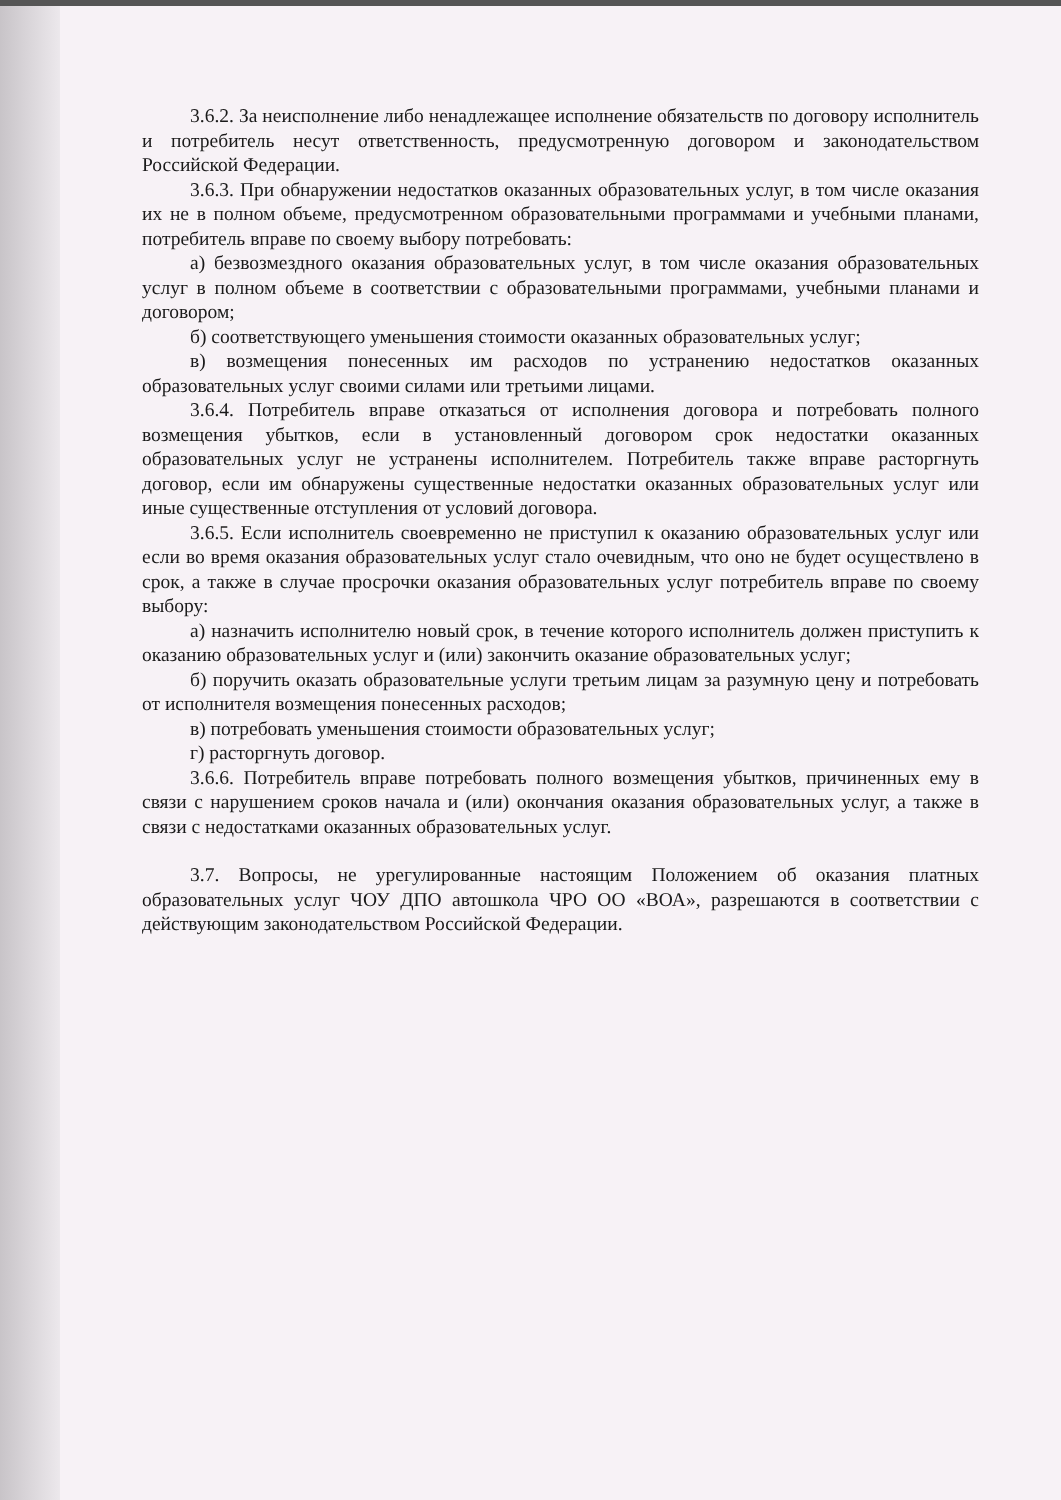3.6.2. За неисполнение либо ненадлежащее исполнение обязательств по договору исполнитель и потребитель несут ответственность, предусмотренную договором и законодательством Российской Федерации.
3.6.3. При обнаружении недостатков оказанных образовательных услуг, в том числе оказания их не в полном объеме, предусмотренном образовательными программами и учебными планами, потребитель вправе по своему выбору потребовать:
а) безвозмездного оказания образовательных услуг, в том числе оказания образовательных услуг в полном объеме в соответствии с образовательными программами, учебными планами и договором;
б) соответствующего уменьшения стоимости оказанных образовательных услуг;
в) возмещения понесенных им расходов по устранению недостатков оказанных образовательных услуг своими силами или третьими лицами.
3.6.4. Потребитель вправе отказаться от исполнения договора и потребовать полного возмещения убытков, если в установленный договором срок недостатки оказанных образовательных услуг не устранены исполнителем. Потребитель также вправе расторгнуть договор, если им обнаружены существенные недостатки оказанных образовательных услуг или иные существенные отступления от условий договора.
3.6.5. Если исполнитель своевременно не приступил к оказанию образовательных услуг или если во время оказания образовательных услуг стало очевидным, что оно не будет осуществлено в срок, а также в случае просрочки оказания образовательных услуг потребитель вправе по своему выбору:
а) назначить исполнителю новый срок, в течение которого исполнитель должен приступить к оказанию образовательных услуг и (или) закончить оказание образовательных услуг;
б) поручить оказать образовательные услуги третьим лицам за разумную цену и потребовать от исполнителя возмещения понесенных расходов;
в) потребовать уменьшения стоимости образовательных услуг;
г) расторгнуть договор.
3.6.6. Потребитель вправе потребовать полного возмещения убытков, причиненных ему в связи с нарушением сроков начала и (или) окончания оказания образовательных услуг, а также в связи с недостатками оказанных образовательных услуг.
3.7. Вопросы, не урегулированные настоящим Положением об оказания платных образовательных услуг ЧОУ ДПО автошкола ЧРО ОО «ВОА», разрешаются в соответствии с действующим законодательством Российской Федерации.